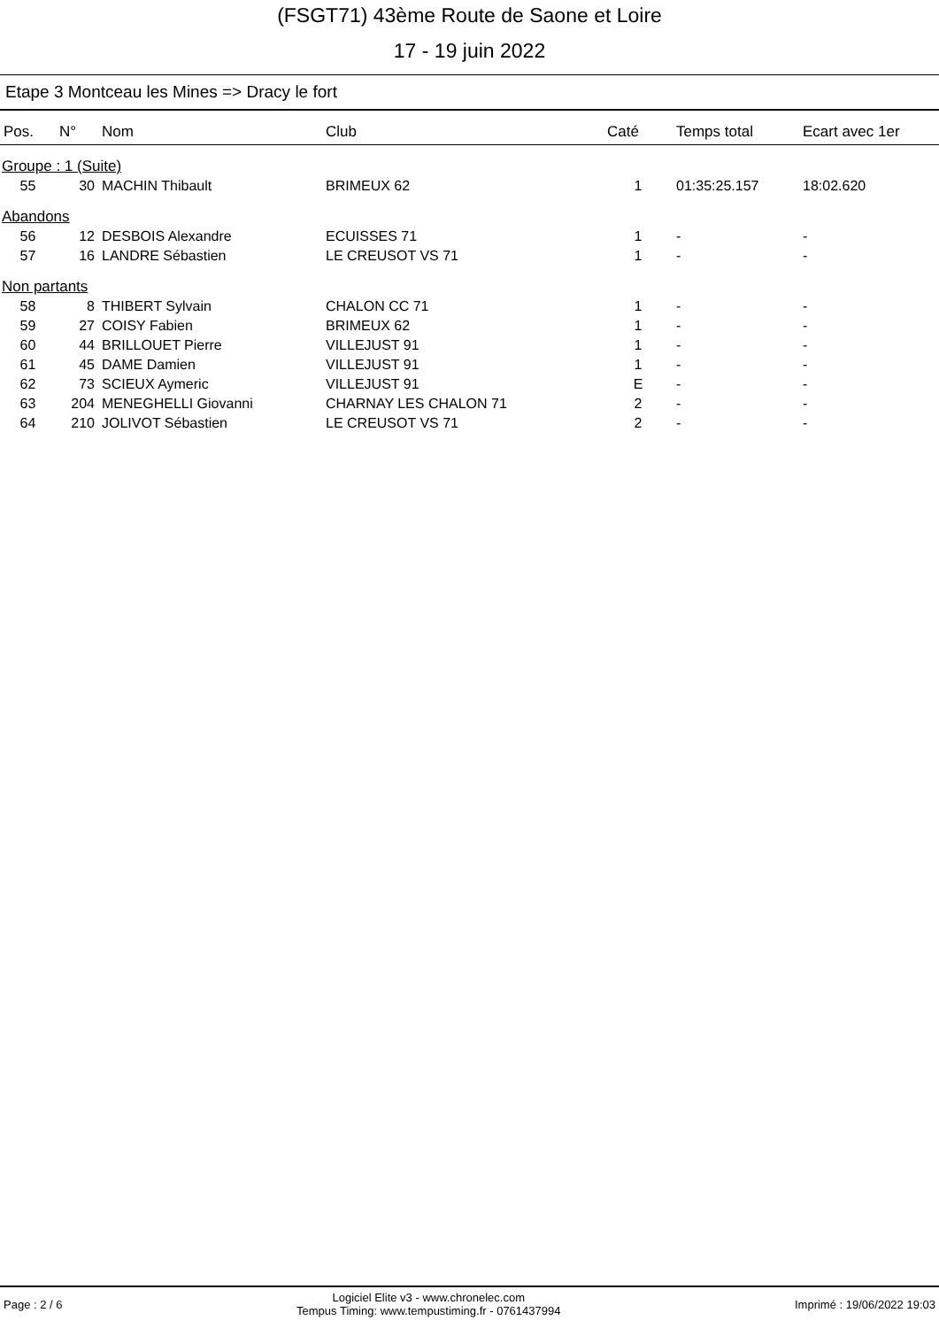(FSGT71) 43ème Route de Saone et Loire
17 - 19 juin 2022
Etape 3 Montceau les Mines => Dracy le fort
| Pos. | N° | Nom | Club | Caté | Temps total | Ecart avec 1er |
| --- | --- | --- | --- | --- | --- | --- |
| Groupe : 1 (Suite) | | | | | | |
| 55 | 30 | MACHIN Thibault | BRIMEUX 62 | 1 | 01:35:25.157 | 18:02.620 |
| Abandons | | | | | | |
| 56 | 12 | DESBOIS Alexandre | ECUISSES 71 | 1 | - | - |
| 57 | 16 | LANDRE Sébastien | LE CREUSOT VS 71 | 1 | - | - |
| Non partants | | | | | | |
| 58 | 8 | THIBERT Sylvain | CHALON CC 71 | 1 | - | - |
| 59 | 27 | COISY Fabien | BRIMEUX 62 | 1 | - | - |
| 60 | 44 | BRILLOUET Pierre | VILLEJUST 91 | 1 | - | - |
| 61 | 45 | DAME Damien | VILLEJUST 91 | 1 | - | - |
| 62 | 73 | SCIEUX Aymeric | VILLEJUST 91 | E | - | - |
| 63 | 204 | MENEGHELLI Giovanni | CHARNAY LES CHALON 71 | 2 | - | - |
| 64 | 210 | JOLIVOT Sébastien | LE CREUSOT VS 71 | 2 | - | - |
Page : 2 / 6
Logiciel Elite v3 - www.chronelec.com
Tempus Timing: www.tempustiming.fr - 0761437994
Imprimé : 19/06/2022 19:03